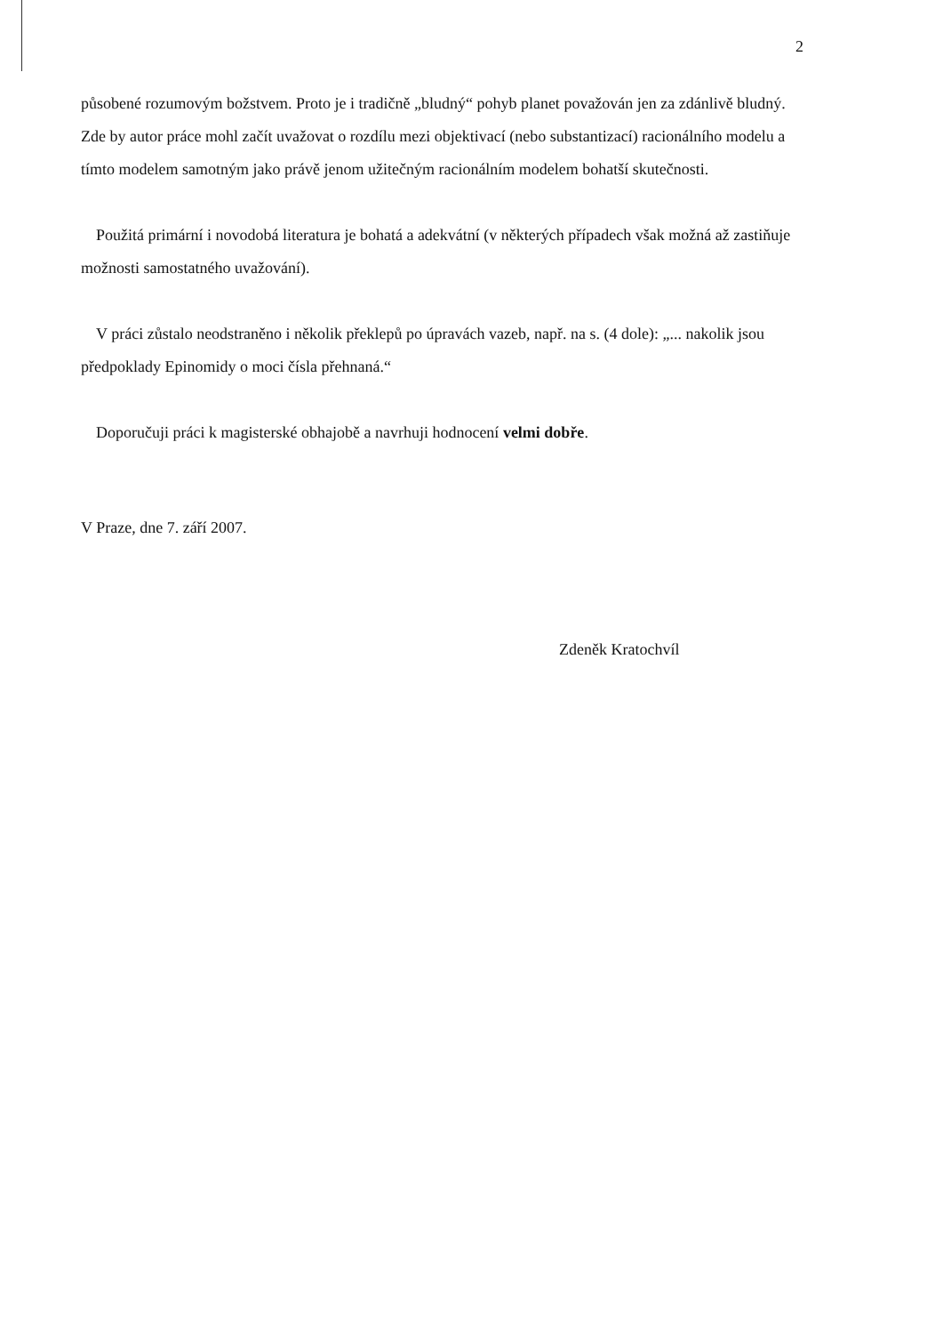2
působené rozumovým božstvem. Proto je i tradičně „bludný“ pohyb planet považován jen za zdánlivě bludný. Zde by autor práce mohl začít uvažovat o rozdílu mezi objektivací (nebo substantizací) racionálního modelu a tímto modelem samotným jako právě jenom užitečným racionálním modelem bohatší skutečnosti.
Použitá primární i novodobá literatura je bohatá a adekvátní (v některých případech však možná až zastiňuje možnosti samostatného uvažování).
V práci zůstalo neodstraněno i několik překlepů po úpravách vazeb, např. na s. (4 dole): „... nakolik jsou předpoklady Epinomidy o moci čísla přehnaná.“
Doporučuji práci k magisterské obhajobě a navrhuji hodnocení velmi dobře.
V Praze, dne 7. září 2007.
Zdeněk Kratochvíl